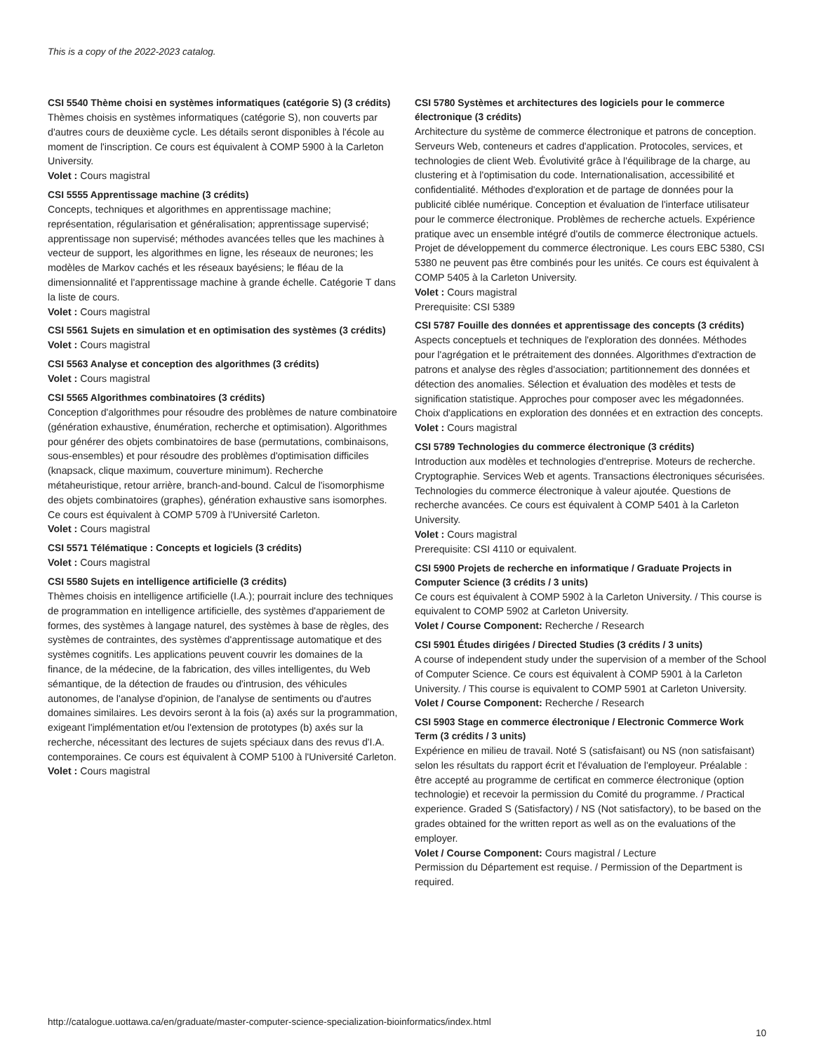This is a copy of the 2022-2023 catalog.
CSI 5540 Thème choisi en systèmes informatiques (catégorie S) (3 crédits)
Thèmes choisis en systèmes informatiques (catégorie S), non couverts par d'autres cours de deuxième cycle. Les détails seront disponibles à l'école au moment de l'inscription. Ce cours est équivalent à COMP 5900 à la Carleton University.
Volet : Cours magistral
CSI 5555 Apprentissage machine (3 crédits)
Concepts, techniques et algorithmes en apprentissage machine; représentation, régularisation et généralisation; apprentissage supervisé; apprentissage non supervisé; méthodes avancées telles que les machines à vecteur de support, les algorithmes en ligne, les réseaux de neurones; les modèles de Markov cachés et les réseaux bayésiens; le fléau de la dimensionnalité et l'apprentissage machine à grande échelle. Catégorie T dans la liste de cours.
Volet : Cours magistral
CSI 5561 Sujets en simulation et en optimisation des systèmes (3 crédits)
Volet : Cours magistral
CSI 5563 Analyse et conception des algorithmes (3 crédits)
Volet : Cours magistral
CSI 5565 Algorithmes combinatoires (3 crédits)
Conception d'algorithmes pour résoudre des problèmes de nature combinatoire (génération exhaustive, énumération, recherche et optimisation). Algorithmes pour générer des objets combinatoires de base (permutations, combinaisons, sous-ensembles) et pour résoudre des problèmes d'optimisation difficiles (knapsack, clique maximum, couverture minimum). Recherche métaheuristique, retour arrière, branch-and-bound. Calcul de l'isomorphisme des objets combinatoires (graphes), génération exhaustive sans isomorphes. Ce cours est équivalent à COMP 5709 à l'Université Carleton.
Volet : Cours magistral
CSI 5571 Télématique : Concepts et logiciels (3 crédits)
Volet : Cours magistral
CSI 5580 Sujets en intelligence artificielle (3 crédits)
Thèmes choisis en intelligence artificielle (I.A.); pourrait inclure des techniques de programmation en intelligence artificielle, des systèmes d'appariement de formes, des systèmes à langage naturel, des systèmes à base de règles, des systèmes de contraintes, des systèmes d'apprentissage automatique et des systèmes cognitifs. Les applications peuvent couvrir les domaines de la finance, de la médecine, de la fabrication, des villes intelligentes, du Web sémantique, de la détection de fraudes ou d'intrusion, des véhicules autonomes, de l'analyse d'opinion, de l'analyse de sentiments ou d'autres domaines similaires. Les devoirs seront à la fois (a) axés sur la programmation, exigeant l'implémentation et/ou l'extension de prototypes (b) axés sur la recherche, nécessitant des lectures de sujets spéciaux dans des revus d'I.A. contemporaines. Ce cours est équivalent à COMP 5100 à l'Université Carleton.
Volet : Cours magistral
CSI 5780 Systèmes et architectures des logiciels pour le commerce électronique (3 crédits)
Architecture du système de commerce électronique et patrons de conception. Serveurs Web, conteneurs et cadres d'application. Protocoles, services, et technologies de client Web. Évolutivité grâce à l'équilibrage de la charge, au clustering et à l'optimisation du code. Internationalisation, accessibilité et confidentialité. Méthodes d'exploration et de partage de données pour la publicité ciblée numérique. Conception et évaluation de l'interface utilisateur pour le commerce électronique. Problèmes de recherche actuels. Expérience pratique avec un ensemble intégré d'outils de commerce électronique actuels. Projet de développement du commerce électronique. Les cours EBC 5380, CSI 5380 ne peuvent pas être combinés pour les unités. Ce cours est équivalent à COMP 5405 à la Carleton University.
Volet : Cours magistral
Prerequisite: CSI 5389
CSI 5787 Fouille des données et apprentissage des concepts (3 crédits)
Aspects conceptuels et techniques de l'exploration des données. Méthodes pour l'agrégation et le prétraitement des données. Algorithmes d'extraction de patrons et analyse des règles d'association; partitionnement des données et détection des anomalies. Sélection et évaluation des modèles et tests de signification statistique. Approches pour composer avec les mégadonnées. Choix d'applications en exploration des données et en extraction des concepts.
Volet : Cours magistral
CSI 5789 Technologies du commerce électronique (3 crédits)
Introduction aux modèles et technologies d'entreprise. Moteurs de recherche. Cryptographie. Services Web et agents. Transactions électroniques sécurisées. Technologies du commerce électronique à valeur ajoutée. Questions de recherche avancées. Ce cours est équivalent à COMP 5401 à la Carleton University.
Volet : Cours magistral
Prerequisite: CSI 4110 or equivalent.
CSI 5900 Projets de recherche en informatique / Graduate Projects in Computer Science (3 crédits / 3 units)
Ce cours est équivalent à COMP 5902 à la Carleton University. / This course is equivalent to COMP 5902 at Carleton University.
Volet / Course Component: Recherche / Research
CSI 5901 Études dirigées / Directed Studies (3 crédits / 3 units)
A course of independent study under the supervision of a member of the School of Computer Science. Ce cours est équivalent à COMP 5901 à la Carleton University. / This course is equivalent to COMP 5901 at Carleton University.
Volet / Course Component: Recherche / Research
CSI 5903 Stage en commerce électronique / Electronic Commerce Work Term (3 crédits / 3 units)
Expérience en milieu de travail. Noté S (satisfaisant) ou NS (non satisfaisant) selon les résultats du rapport écrit et l'évaluation de l'employeur. Préalable : être accepté au programme de certificat en commerce électronique (option technologie) et recevoir la permission du Comité du programme. / Practical experience. Graded S (Satisfactory) / NS (Not satisfactory), to be based on the grades obtained for the written report as well as on the evaluations of the employer.
Volet / Course Component: Cours magistral / Lecture
Permission du Département est requise. / Permission of the Department is required.
http://catalogue.uottawa.ca/en/graduate/master-computer-science-specialization-bioinformatics/index.html
10